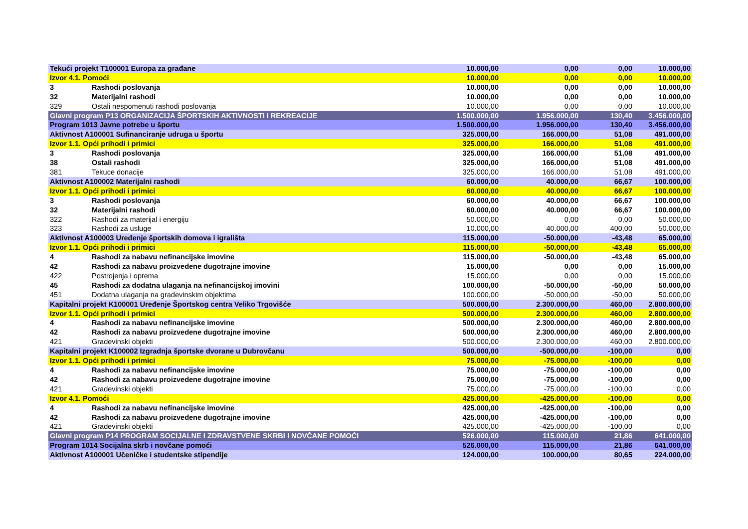| Tekući projekt T100001 Europa za građane | | 10.000,00 | 0,00 | 0,00 | 10.000,00 |
| Izvor 4.1. Pomoći | | 10.000,00 | 0,00 | 0,00 | 10.000,00 |
| 3 | Rashodi poslovanja | 10.000,00 | 0,00 | 0,00 | 10.000,00 |
| 32 | Materijalni rashodi | 10.000,00 | 0,00 | 0,00 | 10.000,00 |
| 329 | Ostali nespomenuti rashodi poslovanja | 10.000,00 | 0,00 | 0,00 | 10.000,00 |
| Glavni program P13 ORGANIZACIJA ŠPORTSKIH AKTIVNOSTI I REKREACIJE | | 1.500.000,00 | 1.956.000,00 | 130,40 | 3.456.000,00 |
| Program 1013 Javne potrebe u športu | | 1.500.000,00 | 1.956.000,00 | 130,40 | 3.456.000,00 |
| Aktivnost A100001 Sufinanciranje udruga u športu | | 325.000,00 | 166.000,00 | 51,08 | 491.000,00 |
| Izvor 1.1. Opći prihodi i primici | | 325.000,00 | 166.000,00 | 51,08 | 491.000,00 |
| 3 | Rashodi poslovanja | 325.000,00 | 166.000,00 | 51,08 | 491.000,00 |
| 38 | Ostali rashodi | 325.000,00 | 166.000,00 | 51,08 | 491.000,00 |
| 381 | Tekuce donacije | 325.000,00 | 166.000,00 | 51,08 | 491.000,00 |
| Aktivnost A100002 Materijalni rashodi | | 60.000,00 | 40.000,00 | 66,67 | 100.000,00 |
| Izvor 1.1. Opći prihodi i primici | | 60.000,00 | 40.000,00 | 66,67 | 100.000,00 |
| 3 | Rashodi poslovanja | 60.000,00 | 40.000,00 | 66,67 | 100.000,00 |
| 32 | Materijalni rashodi | 60.000,00 | 40.000,00 | 66,67 | 100.000,00 |
| 322 | Rashodi za materijal i energiju | 50.000,00 | 0,00 | 0,00 | 50.000,00 |
| 323 | Rashodi za usluge | 10.000,00 | 40.000,00 | 400,00 | 50.000,00 |
| Aktivnost A100003 Uređenje športskih domova i igrališta | | 115.000,00 | -50.000,00 | -43,48 | 65.000,00 |
| Izvor 1.1. Opći prihodi i primici | | 115.000,00 | -50.000,00 | -43,48 | 65.000,00 |
| 4 | Rashodi za nabavu nefinancijske imovine | 115.000,00 | -50.000,00 | -43,48 | 65.000,00 |
| 42 | Rashodi za nabavu proizvedene dugotrajne imovine | 15.000,00 | 0,00 | 0,00 | 15.000,00 |
| 422 | Postrojenja i oprema | 15.000,00 | 0,00 | 0,00 | 15.000,00 |
| 45 | Rashodi za dodatna ulaganja na nefinancijskoj imovini | 100.000,00 | -50.000,00 | -50,00 | 50.000,00 |
| 451 | Dodatna ulaganja na gradevinskim objektima | 100.000,00 | -50.000,00 | -50,00 | 50.000,00 |
| Kapitalni projekt K100001 Uređenje Športskog centra Veliko Trgovišće | | 500.000,00 | 2.300.000,00 | 460,00 | 2.800.000,00 |
| Izvor 1.1. Opći prihodi i primici | | 500.000,00 | 2.300.000,00 | 460,00 | 2.800.000,00 |
| 4 | Rashodi za nabavu nefinancijske imovine | 500.000,00 | 2.300.000,00 | 460,00 | 2.800.000,00 |
| 42 | Rashodi za nabavu proizvedene dugotrajne imovine | 500.000,00 | 2.300.000,00 | 460,00 | 2.800.000,00 |
| 421 | Gradevinski objekti | 500.000,00 | 2.300.000,00 | 460,00 | 2.800.000,00 |
| Kapitalni projekt K100002 Izgradnja športske dvorane u Dubrovčanu | | 500.000,00 | -500.000,00 | -100,00 | 0,00 |
| Izvor 1.1. Opći prihodi i primici | | 75.000,00 | -75.000,00 | -100,00 | 0,00 |
| 4 | Rashodi za nabavu nefinancijske imovine | 75.000,00 | -75.000,00 | -100,00 | 0,00 |
| 42 | Rashodi za nabavu proizvedene dugotrajne imovine | 75.000,00 | -75.000,00 | -100,00 | 0,00 |
| 421 | Gradevinski objekti | 75.000,00 | -75.000,00 | -100,00 | 0,00 |
| Izvor 4.1. Pomoći | | 425.000,00 | -425.000,00 | -100,00 | 0,00 |
| 4 | Rashodi za nabavu nefinancijske imovine | 425.000,00 | -425.000,00 | -100,00 | 0,00 |
| 42 | Rashodi za nabavu proizvedene dugotrajne imovine | 425.000,00 | -425.000,00 | -100,00 | 0,00 |
| 421 | Gradevinski objekti | 425.000,00 | -425.000,00 | -100,00 | 0,00 |
| Glavni program P14 PROGRAM SOCIJALNE I ZDRAVSTVENE SKRBI I NOVČANE POMOĆI | | 526.000,00 | 115.000,00 | 21,86 | 641.000,00 |
| Program 1014 Socijalna skrb i novčane pomoći | | 526.000,00 | 115.000,00 | 21,86 | 641.000,00 |
| Aktivnost A100001 Učeničke i studentske stipendije | | 124.000,00 | 100.000,00 | 80,65 | 224.000,00 |